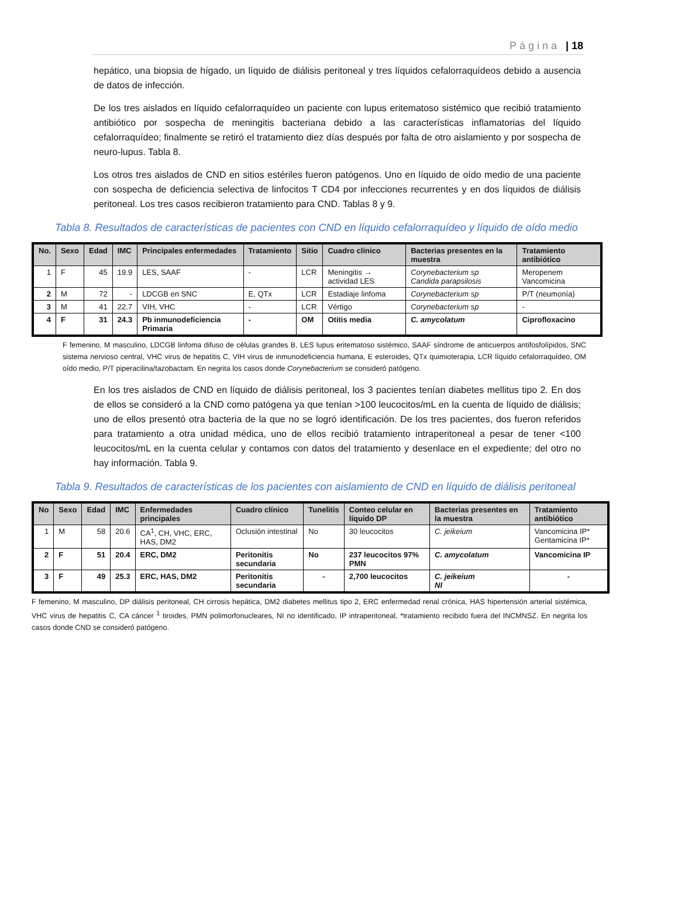Página | 18
hepático, una biopsia de hígado, un líquido de diálisis peritoneal y tres líquidos cefalorraquídeos debido a ausencia de datos de infección.
De los tres aislados en líquido cefalorraquídeo un paciente con lupus eritematoso sistémico que recibió tratamiento antibiótico por sospecha de meningitis bacteriana debido a las características inflamatorias del líquido cefalorraquídeo; finalmente se retiró el tratamiento diez días después por falta de otro aislamiento y por sospecha de neuro-lupus. Tabla 8.
Los otros tres aislados de CND en sitios estériles fueron patógenos. Uno en líquido de oído medio de una paciente con sospecha de deficiencia selectiva de linfocitos T CD4 por infecciones recurrentes y en dos líquidos de diálisis peritoneal. Los tres casos recibieron tratamiento para CND. Tablas 8 y 9.
Tabla 8. Resultados de características de pacientes con CND en líquido cefalorraquídeo y líquido de oído medio
| No. | Sexo | Edad | IMC | Principales enfermedades | Tratamiento | Sitio | Cuadro clínico | Bacterias presentes en la muestra | Tratamiento antibiótico |
| --- | --- | --- | --- | --- | --- | --- | --- | --- | --- |
| 1 | F | 45 | 19.9 | LES, SAAF | - | LCR | Meningitis → actividad LES | Corynebacterium sp Candida parapsilosis | Meropenem Vancomicina |
| 2 | M | 72 | - | LDCGB en SNC | E, QTx | LCR | Estadiaje linfoma | Corynebacterium sp | P/T (neumonía) |
| 3 | M | 41 | 22.7 | VIH, VHC | - | LCR | Vértigo | Corynebacterium sp | - |
| 4 | F | 31 | 24.3 | Pb inmunodeficiencia Primaria | - | OM | Otitis media | C. amycolatum | Ciprofloxacino |
F femenino, M masculino, LDCGB linfoma difuso de células grandes B, LES lupus eritematoso sistémico, SAAF síndrome de anticuerpos antifosfolípidos, SNC sistema nervioso central, VHC virus de hepatitis C, VIH virus de inmunodeficiencia humana, E esteroides, QTx quimioterapia, LCR líquido cefalorraquídeo, OM oído medio, P/T piperacilina/tazobactam. En negrita los casos donde Corynebacterium se consideró patógeno.
En los tres aislados de CND en líquido de diálisis peritoneal, los 3 pacientes tenían diabetes mellitus tipo 2. En dos de ellos se consideró a la CND como patógena ya que tenían >100 leucocitos/mL en la cuenta de líquido de diálisis; uno de ellos presentó otra bacteria de la que no se logró identificación. De los tres pacientes, dos fueron referidos para tratamiento a otra unidad médica, uno de ellos recibió tratamiento intraperitoneal a pesar de tener <100 leucocitos/mL en la cuenta celular y contamos con datos del tratamiento y desenlace en el expediente; del otro no hay información. Tabla 9.
Tabla 9. Resultados de características de los pacientes con aislamiento de CND en líquido de diálisis peritoneal
| No | Sexo | Edad | IMC | Enfermedades principales | Cuadro clínico | Tunelitis | Conteo celular en líquido DP | Bacterias presentes en la muestra | Tratamiento antibiótico |
| --- | --- | --- | --- | --- | --- | --- | --- | --- | --- |
| 1 | M | 58 | 20.6 | CA<sup>1</sup>, CH, VHC, ERC, HAS, DM2 | Oclusión intestinal | No | 30 leucocitos | C. jeikeium | Vancomicina IP* Gentamicina IP* |
| 2 | F | 51 | 20.4 | ERC, DM2 | Peritonitis secundaria | No | 237 leucocitos 97% PMN | C. amycolatum | Vancomicina IP |
| 3 | F | 49 | 25.3 | ERC, HAS, DM2 | Peritonitis secundaria | - | 2,700 leucocitos | C. jeikeium NI | - |
F femenino, M masculino, DP diálisis peritoneal, CH cirrosis hepática, DM2 diabetes mellitus tipo 2, ERC enfermedad renal crónica, HAS hipertensión arterial sistémica, VHC virus de hepatitis C, CA cáncer <sup>1</sup> tiroides, PMN polimorfonucleares, NI no identificado, IP intraperitoneal, *tratamiento recibido fuera del INCMNSZ. En negrita los casos donde CND se consideró patógeno.